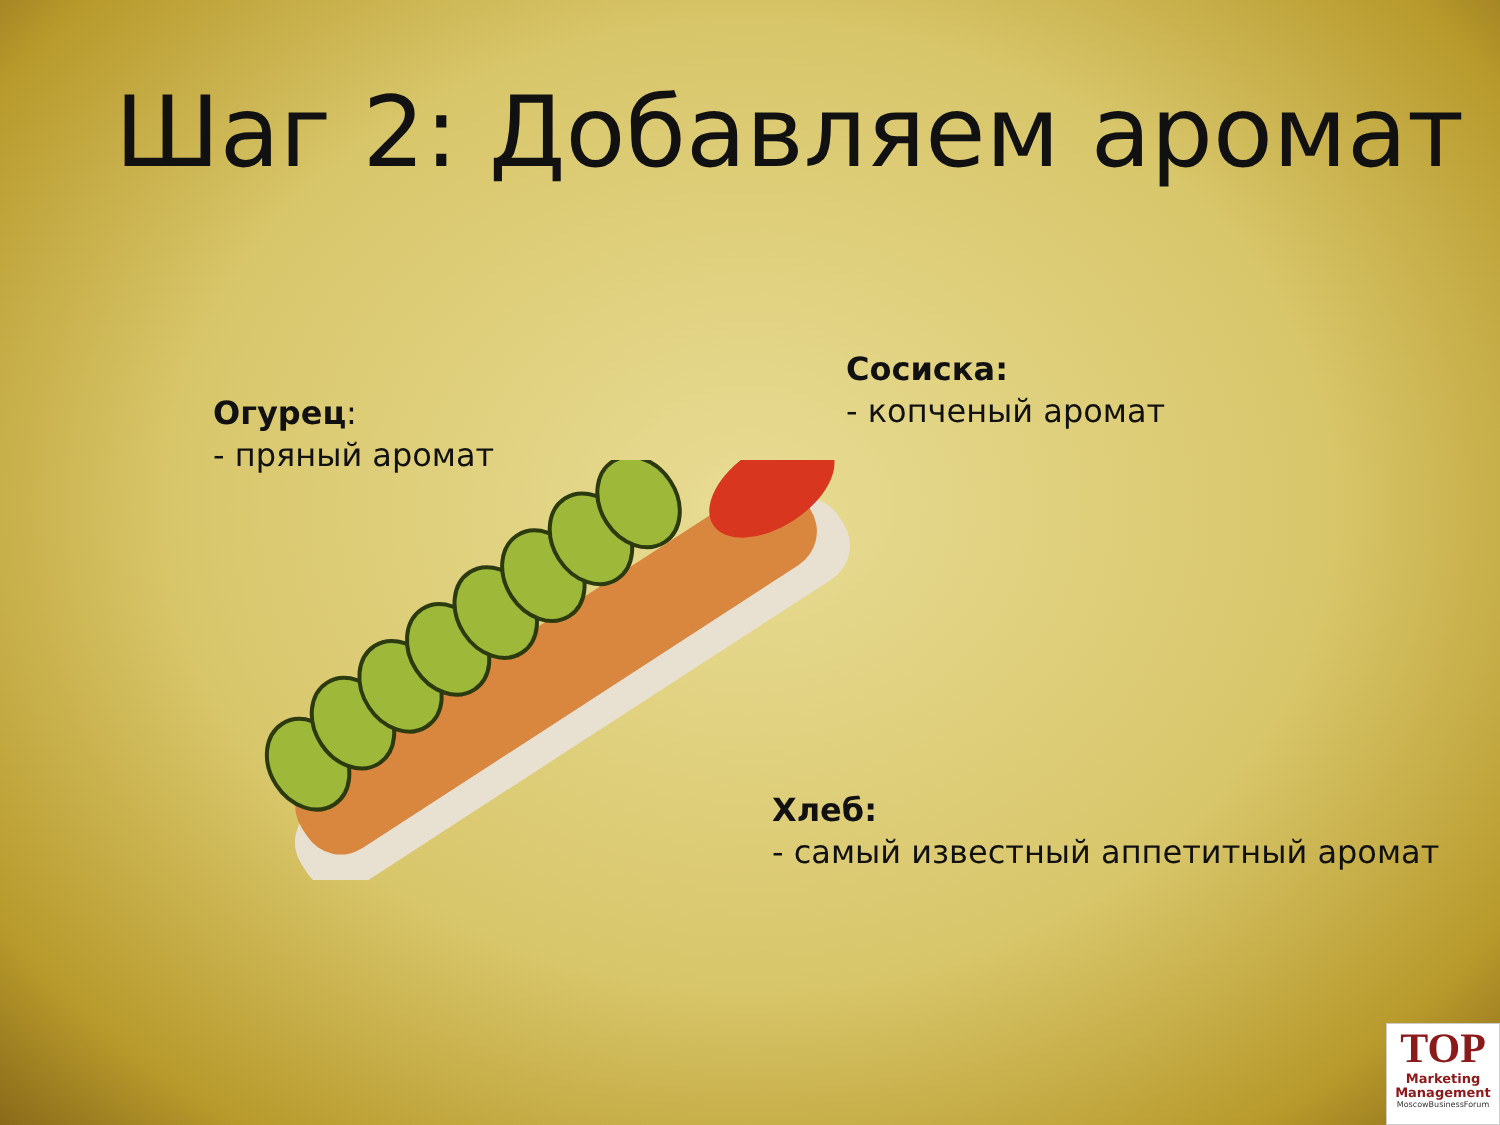Шаг 2: Добавляем аромат
Огурец:
- пряный аромат
Сосиска:
- копченый аромат
Хлеб:
- самый известный аппетитный аромат
TOP
Marketing
Management
MoscowBusinessForum